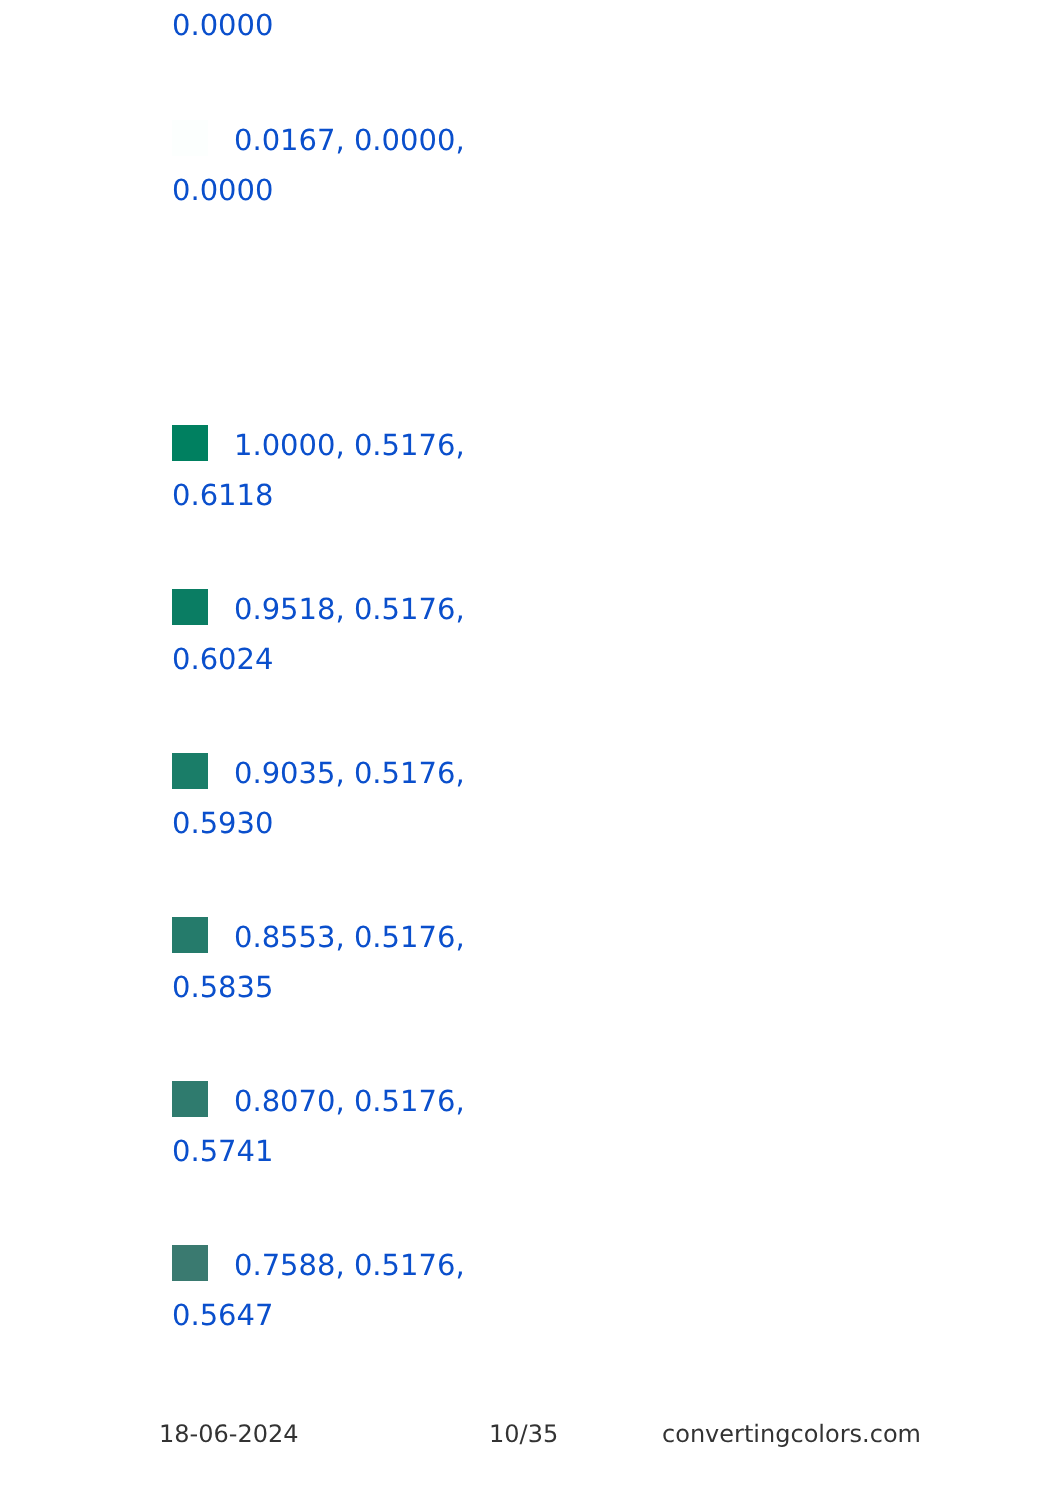0.0000
0.0167, 0.0000, 0.0000
1.0000, 0.5176, 0.6118
0.9518, 0.5176, 0.6024
0.9035, 0.5176, 0.5930
0.8553, 0.5176, 0.5835
0.8070, 0.5176, 0.5741
0.7588, 0.5176, 0.5647
18-06-2024 10/35 convertingcolors.com